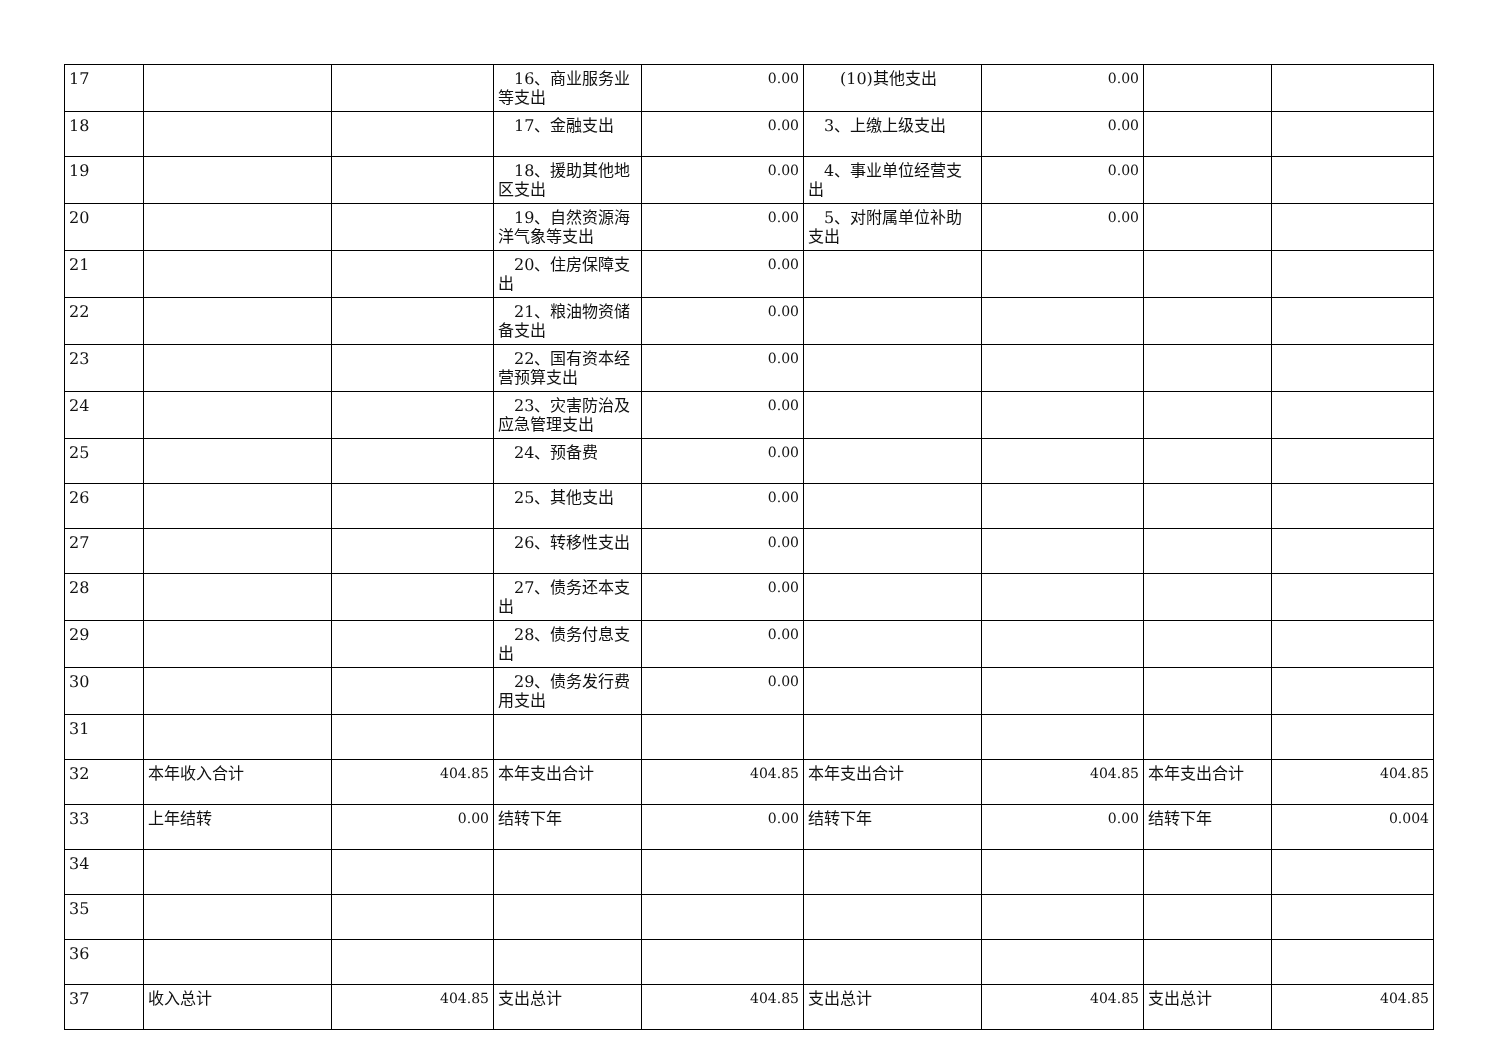| 17 | | | 16、商业服务业等支出 | 0.00 | (10)其他支出 | 0.00 | | |
| 18 | | | 17、金融支出 | 0.00 | 3、上缴上级支出 | 0.00 | | |
| 19 | | | 18、援助其他地区支出 | 0.00 | 4、事业单位经营支出 | 0.00 | | |
| 20 | | | 19、自然资源海洋气象等支出 | 0.00 | 5、对附属单位补助支出 | 0.00 | | |
| 21 | | | 20、住房保障支出 | 0.00 | | | | |
| 22 | | | 21、粮油物资储备支出 | 0.00 | | | | |
| 23 | | | 22、国有资本经营预算支出 | 0.00 | | | | |
| 24 | | | 23、灾害防治及应急管理支出 | 0.00 | | | | |
| 25 | | | 24、预备费 | 0.00 | | | | |
| 26 | | | 25、其他支出 | 0.00 | | | | |
| 27 | | | 26、转移性支出 | 0.00 | | | | |
| 28 | | | 27、债务还本支出 | 0.00 | | | | |
| 29 | | | 28、债务付息支出 | 0.00 | | | | |
| 30 | | | 29、债务发行费用支出 | 0.00 | | | | |
| 31 | | | | | | | | |
| 32 | 本年收入合计 | 404.85 | 本年支出合计 | 404.85 | 本年支出合计 | 404.85 | 本年支出合计 | 404.85 |
| 33 | 上年结转 | 0.00 | 结转下年 | 0.00 | 结转下年 | 0.00 | 结转下年 | 0.004 |
| 34 | | | | | | | | |
| 35 | | | | | | | | |
| 36 | | | | | | | | |
| 37 | 收入总计 | 404.85 | 支出总计 | 404.85 | 支出总计 | 404.85 | 支出总计 | 404.85 |